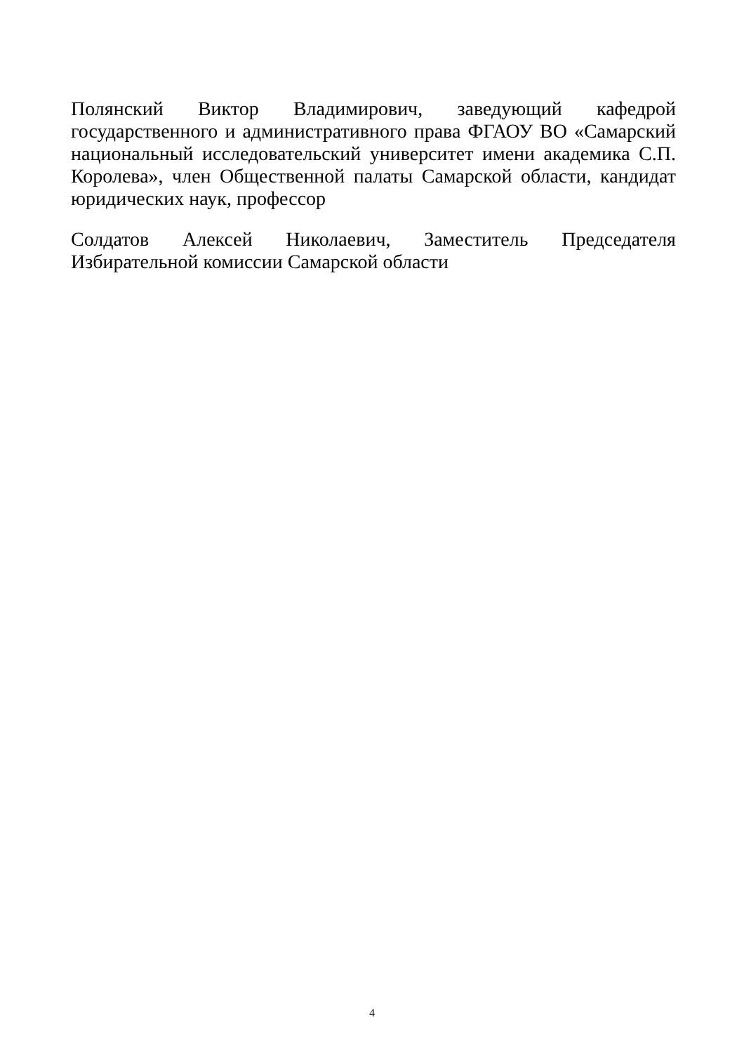Полянский Виктор Владимирович, заведующий кафедрой государственного и административного права ФГАОУ ВО «Самарский национальный исследовательский университет имени академика С.П. Королева», член Общественной палаты Самарской области, кандидат юридических наук, профессор
Солдатов Алексей Николаевич, Заместитель Председателя Избирательной комиссии Самарской области
4